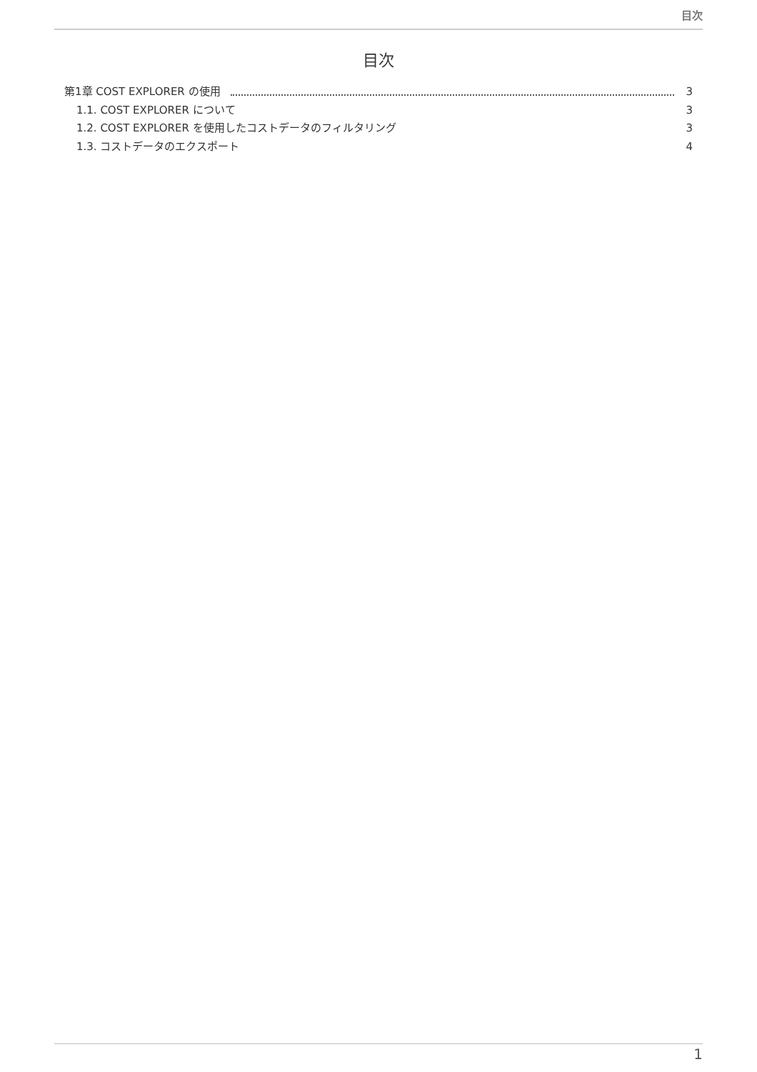目次
目次
第1章 COST EXPLORER の使用 3
1.1. COST EXPLORER について 3
1.2. COST EXPLORER を使用したコストデータのフィルタリング 3
1.3. コストデータのエクスポート 4
1